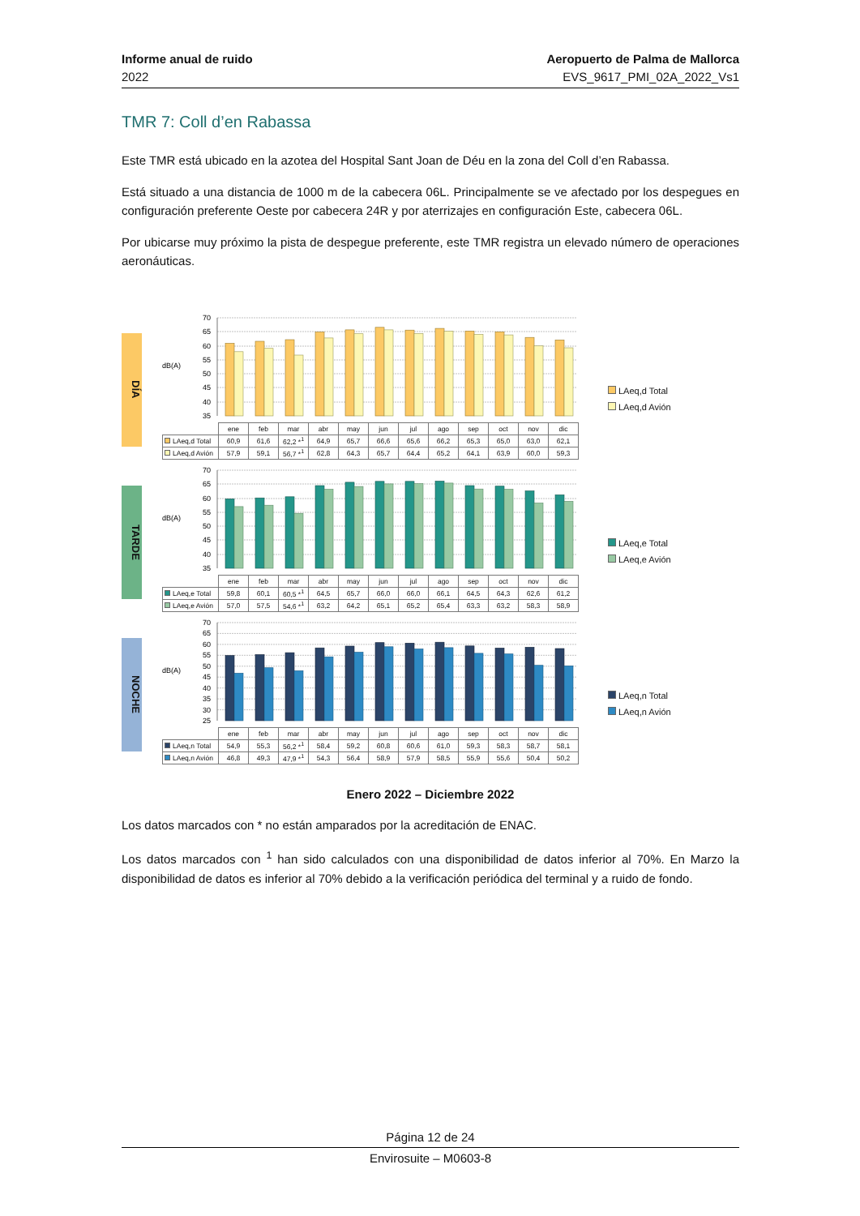Informe anual de ruido
2022
Aeropuerto de Palma de Mallorca
EVS_9617_PMI_02A_2022_Vs1
TMR 7: Coll d’en Rabassa
Este TMR está ubicado en la azotea del Hospital Sant Joan de Déu en la zona del Coll d’en Rabassa.
Está situado a una distancia de 1000 m de la cabecera 06L. Principalmente se ve afectado por los despegues en configuración preferente Oeste por cabecera 24R y por aterrizajes en configuración Este, cabecera 06L.
Por ubicarse muy próximo la pista de despegue preferente, este TMR registra un elevado número de operaciones aeronáuticas.
DÍA
70
65
60
55
50
45
40
35
dB(A)
| | ene | feb | mar | abr | may | jun | jul | ago | sep | oct | nov | dic |
| --- | --- | --- | --- | --- | --- | --- | --- | --- | --- | --- | --- | --- |
| LAeq,d Total | 60,9 | 61,6 | 62,2 *<sup>1</sup> | 64,9 | 65,7 | 66,6 | 65,6 | 66,2 | 65,3 | 65,0 | 63,0 | 62,1 |
| LAeq,d Avión | 57,9 | 59,1 | 56,7 *<sup>1</sup> | 62,8 | 64,3 | 65,7 | 64,4 | 65,2 | 64,1 | 63,9 | 60,0 | 59,3 |
LAeq,d Total
LAeq,d Avión
TARDE
70
65
60
55
50
45
40
35
dB(A)
| | ene | feb | mar | abr | may | jun | jul | ago | sep | oct | nov | dic |
| --- | --- | --- | --- | --- | --- | --- | --- | --- | --- | --- | --- | --- |
| LAeq,e Total | 59,8 | 60,1 | 60,5 *<sup>1</sup> | 64,5 | 65,7 | 66,0 | 66,0 | 66,1 | 64,5 | 64,3 | 62,6 | 61,2 |
| LAeq,e Avión | 57,0 | 57,5 | 54,6 *<sup>1</sup> | 63,2 | 64,2 | 65,1 | 65,2 | 65,4 | 63,3 | 63,2 | 58,3 | 58,9 |
LAeq,e Total
LAeq,e Avión
NOCHE
70
65
60
55
50
45
40
35
30
25
dB(A)
| | ene | feb | mar | abr | may | jun | jul | ago | sep | oct | nov | dic |
| --- | --- | --- | --- | --- | --- | --- | --- | --- | --- | --- | --- | --- |
| LAeq,n Total | 54,9 | 55,3 | 56,2 *<sup>1</sup> | 58,4 | 59,2 | 60,8 | 60,6 | 61,0 | 59,3 | 58,3 | 58,7 | 58,1 |
| LAeq,n Avión | 46,8 | 49,3 | 47,9 *<sup>1</sup> | 54,3 | 56,4 | 58,9 | 57,9 | 58,5 | 55,9 | 55,6 | 50,4 | 50,2 |
LAeq,n Total
LAeq,n Avión
Enero 2022 – Diciembre 2022
Los datos marcados con * no están amparados por la acreditación de ENAC.
Los datos marcados con <sup>1</sup> han sido calculados con una disponibilidad de datos inferior al 70%. En Marzo la disponibilidad de datos es inferior al 70% debido a la verificación periódica del terminal y a ruido de fondo.
Página 12 de 24
Envirosuite – M0603-8